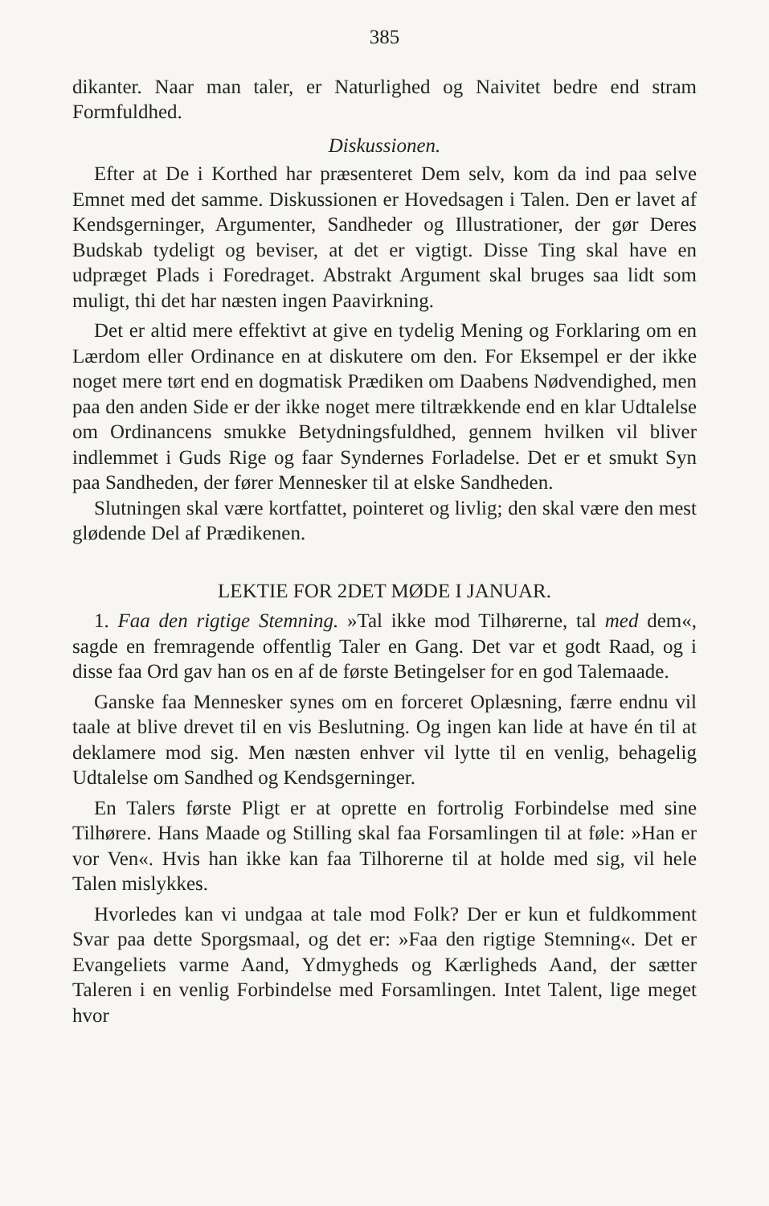385
dikanter. Naar man taler, er Naturlighed og Naivitet bedre end stram Formfuldhed.
Diskussionen.
Efter at De i Korthed har præsenteret Dem selv, kom da ind paa selve Emnet med det samme. Diskussionen er Hovedsagen i Talen. Den er lavet af Kendsgerninger, Argumenter, Sandheder og Illustrationer, der gør Deres Budskab tydeligt og beviser, at det er vigtigt. Disse Ting skal have en udpræget Plads i Foredraget. Abstrakt Argument skal bruges saa lidt som muligt, thi det har næsten ingen Paavirkning.
Det er altid mere effektivt at give en tydelig Mening og Forklaring om en Lærdom eller Ordinance en at diskutere om den. For Eksempel er der ikke noget mere tørt end en dogmatisk Prædiken om Daabens Nødvendighed, men paa den anden Side er der ikke noget mere tiltrækkende end en klar Udtalelse om Ordinancens smukke Betydningsfuldhed, gennem hvilken vil bliver indlemmet i Guds Rige og faar Syndernes Forladelse. Det er et smukt Syn paa Sandheden, der fører Mennesker til at elske Sandheden.
Slutningen skal være kortfattet, pointeret og livlig; den skal være den mest glødende Del af Prædikenen.
LEKTIE FOR 2DET MØDE I JANUAR.
1. Faa den rigtige Stemning. »Tal ikke mod Tilhørerne, tal med dem«, sagde en fremragende offentlig Taler en Gang. Det var et godt Raad, og i disse faa Ord gav han os en af de første Betingelser for en god Talemaade.
Ganske faa Mennesker synes om en forceret Oplæsning, færre endnu vil taale at blive drevet til en vis Beslutning. Og ingen kan lide at have én til at deklamere mod sig. Men næsten enhver vil lytte til en venlig, behagelig Udtalelse om Sandhed og Kendsgerninger.
En Talers første Pligt er at oprette en fortrolig Forbindelse med sine Tilhørere. Hans Maade og Stilling skal faa Forsamlingen til at føle: »Han er vor Ven«. Hvis han ikke kan faa Tilhorerne til at holde med sig, vil hele Talen mislykkes.
Hvorledes kan vi undgaa at tale mod Folk? Der er kun et fuldkomment Svar paa dette Sporgsmaal, og det er: »Faa den rigtige Stemning«. Det er Evangeliets varme Aand, Ydmygheds og Kærligheds Aand, der sætter Taleren i en venlig Forbindelse med Forsamlingen. Intet Talent, lige meget hvor